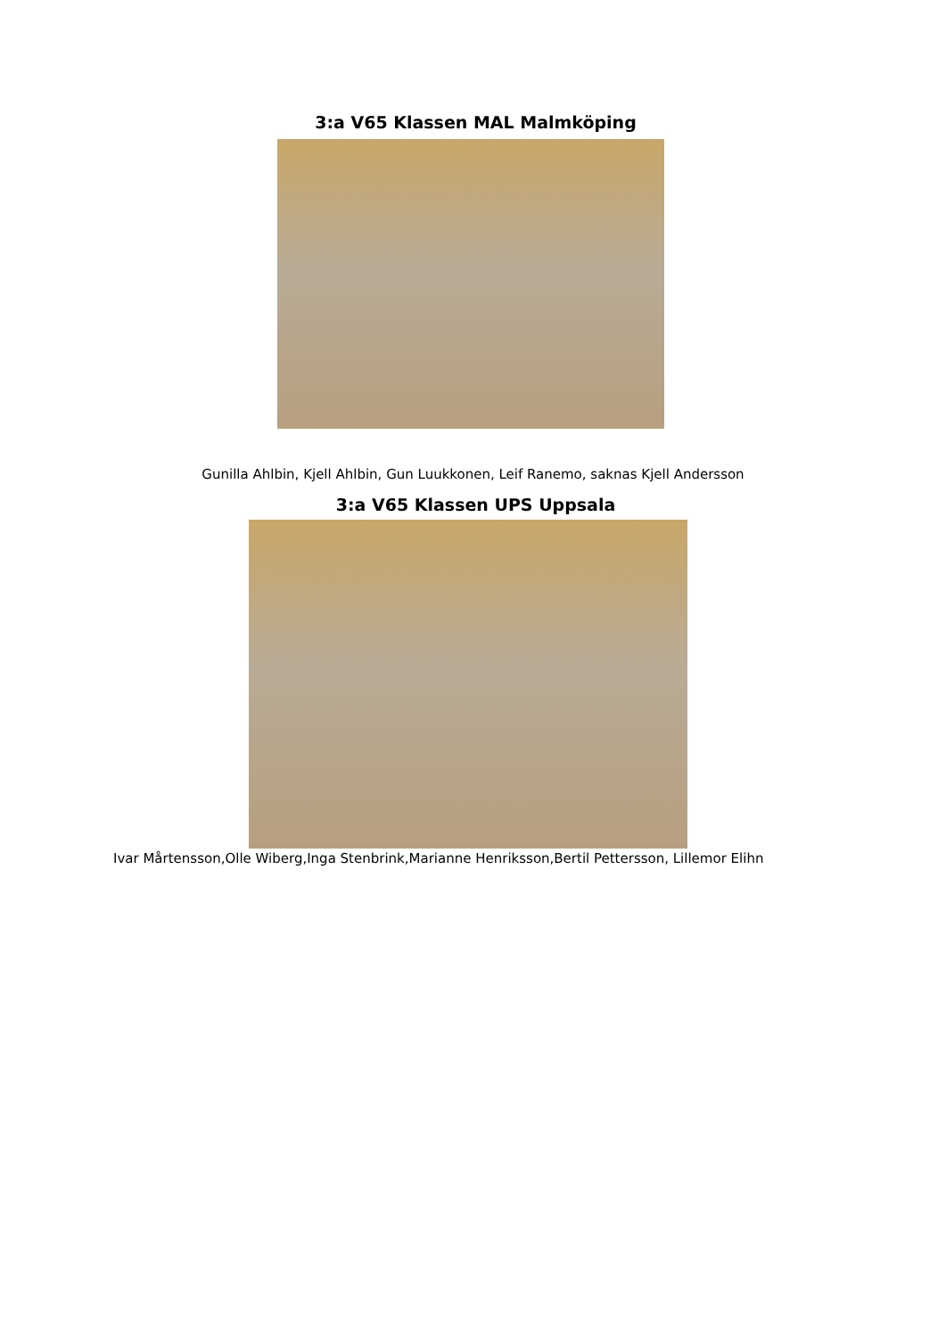3:a V65 Klassen MAL Malmköping
Gunilla Ahlbin, Kjell Ahlbin, Gun Luukkonen, Leif Ranemo, saknas Kjell Andersson
3:a V65 Klassen UPS Uppsala
Ivar Mårtensson,Olle Wiberg,Inga Stenbrink,Marianne Henriksson,Bertil Pettersson, Lillemor Elihn